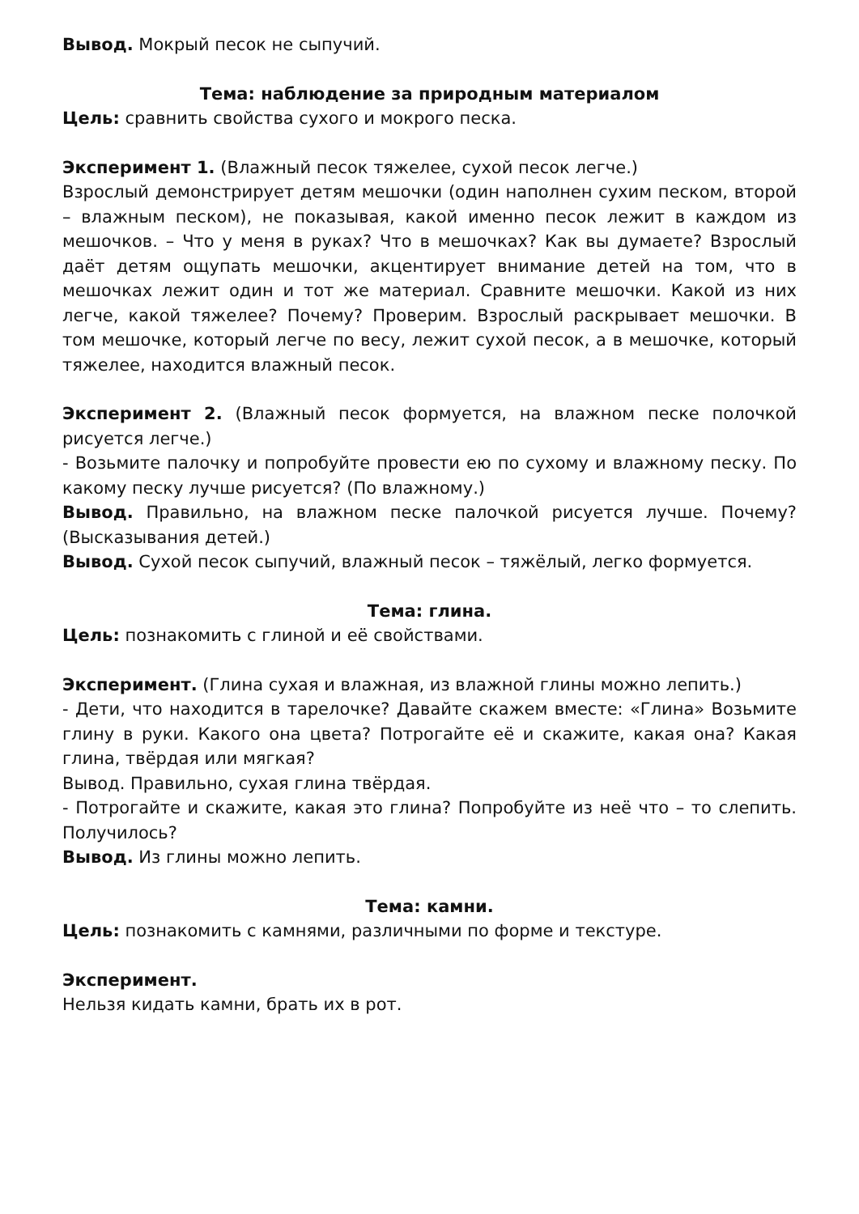Вывод. Мокрый песок не сыпучий.
Тема: наблюдение за природным материалом
Цель: сравнить свойства сухого и мокрого песка.
Эксперимент 1. (Влажный песок тяжелее, сухой песок легче.)
Взрослый демонстрирует детям мешочки (один наполнен сухим песком, второй – влажным песком), не показывая, какой именно песок лежит в каждом из мешочков. – Что у меня в руках? Что в мешочках? Как вы думаете? Взрослый даёт детям ощупать мешочки, акцентирует внимание детей на том, что в мешочках лежит один и тот же материал. Сравните мешочки. Какой из них легче, какой тяжелее? Почему? Проверим. Взрослый раскрывает мешочки. В том мешочке, который легче по весу, лежит сухой песок, а в мешочке, который тяжелее, находится влажный песок.
Эксперимент 2. (Влажный песок формуется, на влажном песке полочкой рисуется легче.)
- Возьмите палочку и попробуйте провести ею по сухому и влажному песку. По какому песку лучше рисуется? (По влажному.)
Вывод. Правильно, на влажном песке палочкой рисуется лучше. Почему? (Высказывания детей.)
Вывод. Сухой песок сыпучий, влажный песок – тяжёлый, легко формуется.
Тема: глина.
Цель: познакомить с глиной и её свойствами.
Эксперимент. (Глина сухая и влажная, из влажной глины можно лепить.)
- Дети, что находится в тарелочке? Давайте скажем вместе: «Глина» Возьмите глину в руки. Какого она цвета? Потрогайте её и скажите, какая она? Какая глина, твёрдая или мягкая?
Вывод. Правильно, сухая глина твёрдая.
- Потрогайте и скажите, какая это глина? Попробуйте из неё что – то слепить. Получилось?
Вывод. Из глины можно лепить.
Тема: камни.
Цель: познакомить с камнями, различными по форме и текстуре.
Эксперимент.
Нельзя кидать камни, брать их в рот.